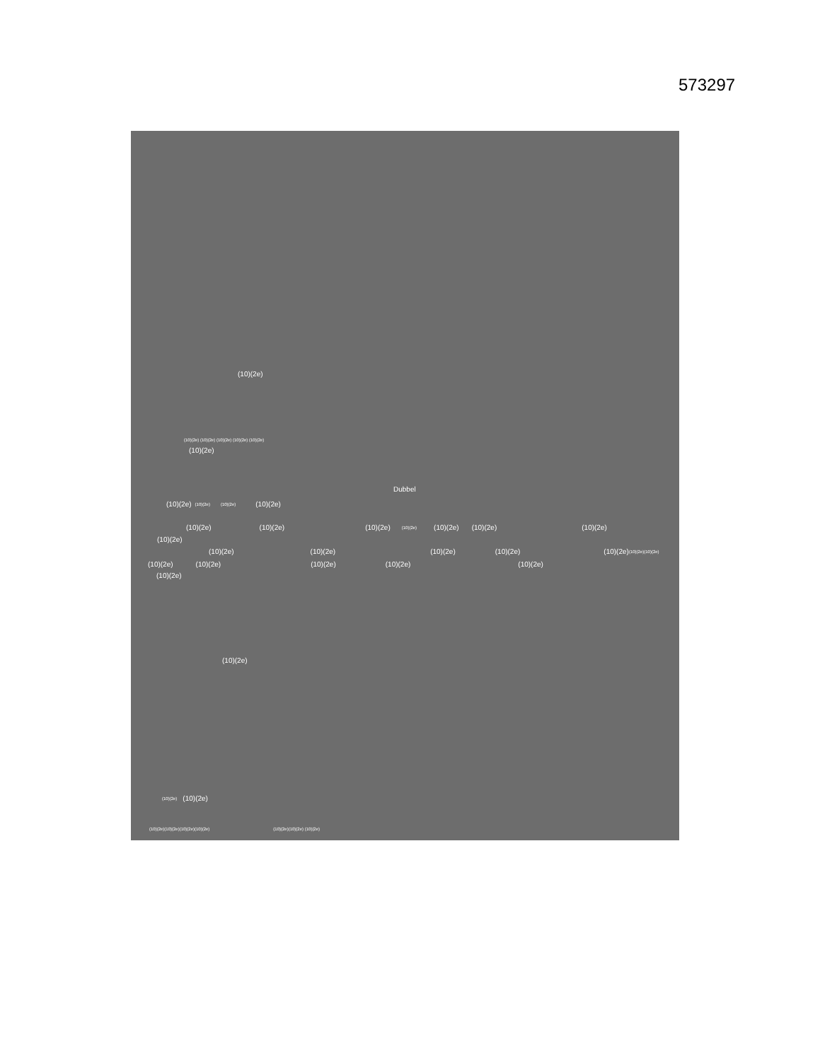573297
(10)(2e)
(10)(2e) (10)(2e) (10)(2e) (10)(2e) (10)(2e)
(10)(2e)
Dubbel
(10)(2e) (10)(2e) (10)(2e) (10)(2e)
(10)(2e) (10)(2e) (10)(2e) (10)(2e) (10)(2e) (10)(2e) (10)(2e)
(10)(2e)
(10)(2e) (10)(2e) (10)(2e) (10)(2e) (10)(2e) (10)(2e)(10)(2e)
(10)(2e) (10)(2e) (10)(2e) (10)(2e) (10)(2e)
(10)(2e)
(10)(2e)
(10)(2e) (10)(2e)
(10)(2e)(10)(2e)(10)(2e)(10)(2e) (10)(2e)(10)(2e) (10)(2e)